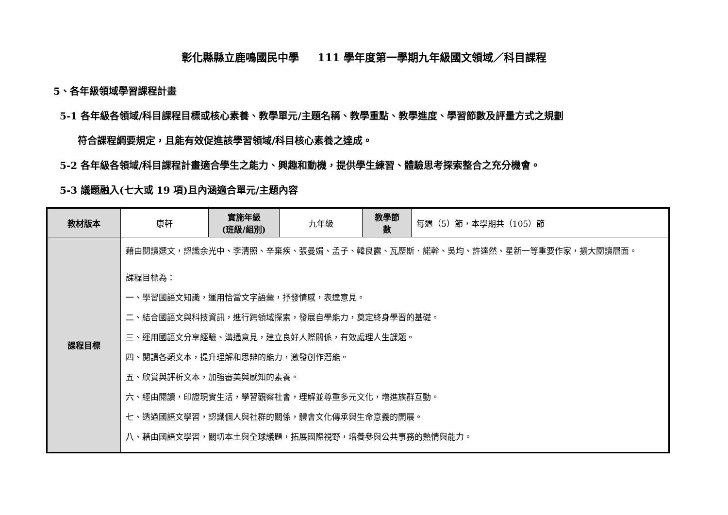彰化縣縣立鹿鳴國民中學 111 學年度第一學期九年級國文領域／科目課程
5、各年級領域學習課程計畫
5-1 各年級各領域/科目課程目標或核心素養、教學單元/主題名稱、教學重點、教學進度、學習節數及評量方式之規劃
符合課程綱要規定，且能有效促進該學習領域/科目核心素養之達成。
5-2 各年級各領域/科目課程計畫適合學生之能力、興趣和動機，提供學生練習、體驗思考探索整合之充分機會。
5-3 議題融入(七大或 19 項)且內涵適合單元/主題內容
| 教材版本 | 康軒 | 實施年級 (班級/組別) | 九年級 | 教學節 數 | 每週（5）節，本學期共（105）節 |
| 課程目標 | 藉由閱讀選文，認識余光中、李清照、辛棄疾、張曼娟、孟子、韓良露、瓦歷斯．諾幹、吳均、許達然、星新一等重要作家，擴大閱讀層面。 課程目標為： 一、學習國語文知識，運用恰當文字語彙，抒發情感，表達意見。 二、結合國語文與科技資訊，進行跨領域探索，發展自學能力，奠定終身學習的基礎。 三、運用國語文分享經驗、溝通意見，建立良好人際關係，有效處理人生課題。 四、閱讀各類文本，提升理解和思辨的能力，激發創作潛能。 五、欣賞與評析文本，加強審美與感知的素養。 六、經由閱讀，印證現實生活，學習觀察社會，理解並尊重多元文化，增進族群互動。 七、透過國語文學習，認識個人與社群的關係，體會文化傳承與生命意義的開展。 八、藉由國語文學習，關切本土與全球議題，拓展國際視野，培養參與公共事務的熱情與能力。 | | | | |